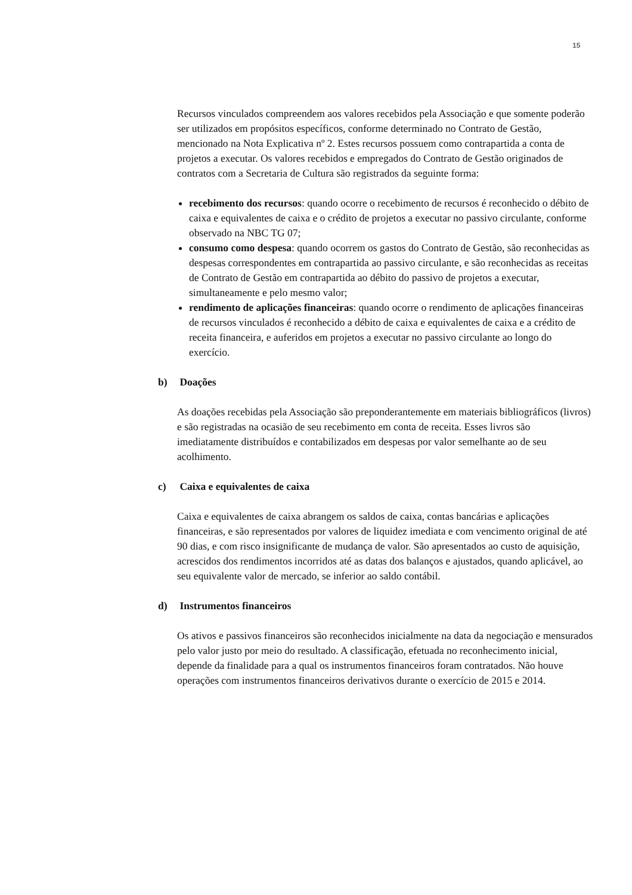15
Recursos vinculados compreendem aos valores recebidos pela Associação e que somente poderão ser utilizados em propósitos específicos, conforme determinado no Contrato de Gestão, mencionado na Nota Explicativa nº 2. Estes recursos possuem como contrapartida a conta de projetos a executar. Os valores recebidos e empregados do Contrato de Gestão originados de contratos com a Secretaria de Cultura são registrados da seguinte forma:
recebimento dos recursos: quando ocorre o recebimento de recursos é reconhecido o débito de caixa e equivalentes de caixa e o crédito de projetos a executar no passivo circulante, conforme observado na NBC TG 07;
consumo como despesa: quando ocorrem os gastos do Contrato de Gestão, são reconhecidas as despesas correspondentes em contrapartida ao passivo circulante, e são reconhecidas as receitas de Contrato de Gestão em contrapartida ao débito do passivo de projetos a executar, simultaneamente e pelo mesmo valor;
rendimento de aplicações financeiras: quando ocorre o rendimento de aplicações financeiras de recursos vinculados é reconhecido a débito de caixa e equivalentes de caixa e a crédito de receita financeira, e auferidos em projetos a executar no passivo circulante ao longo do exercício.
b) Doações
As doações recebidas pela Associação são preponderantemente em materiais bibliográficos (livros) e são registradas na ocasião de seu recebimento em conta de receita. Esses livros são imediatamente distribuídos e contabilizados em despesas por valor semelhante ao de seu acolhimento.
c) Caixa e equivalentes de caixa
Caixa e equivalentes de caixa abrangem os saldos de caixa, contas bancárias e aplicações financeiras, e são representados por valores de liquidez imediata e com vencimento original de até 90 dias, e com risco insignificante de mudança de valor. São apresentados ao custo de aquisição, acrescidos dos rendimentos incorridos até as datas dos balanços e ajustados, quando aplicável, ao seu equivalente valor de mercado, se inferior ao saldo contábil.
d) Instrumentos financeiros
Os ativos e passivos financeiros são reconhecidos inicialmente na data da negociação e mensurados pelo valor justo por meio do resultado. A classificação, efetuada no reconhecimento inicial, depende da finalidade para a qual os instrumentos financeiros foram contratados. Não houve operações com instrumentos financeiros derivativos durante o exercício de 2015 e 2014.